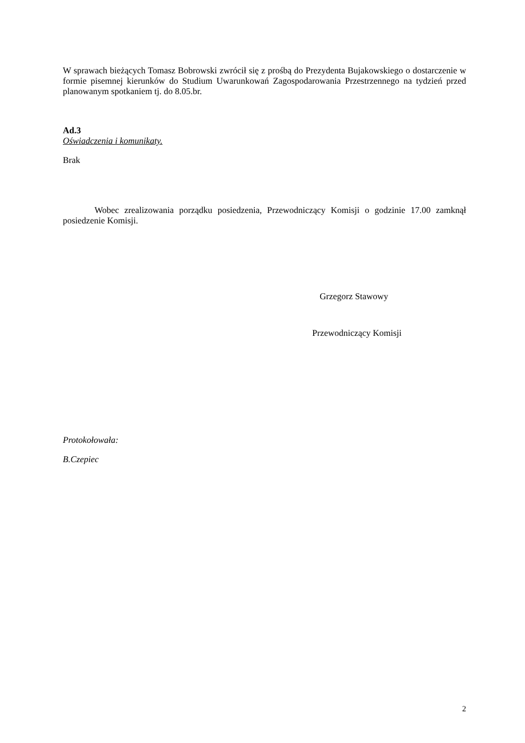W sprawach bieżących Tomasz Bobrowski zwrócił się z prośbą do Prezydenta Bujakowskiego o dostarczenie w formie pisemnej kierunków do Studium Uwarunkowań Zagospodarowania Przestrzennego na tydzień przed planowanym spotkaniem tj. do 8.05.br.
Ad.3
Oświadczenia i komunikaty.
Brak
Wobec zrealizowania porządku posiedzenia, Przewodniczący Komisji o godzinie 17.00 zamknął posiedzenie Komisji.
Grzegorz Stawowy
Przewodniczący Komisji
Protokołowała:
B.Czepiec
2